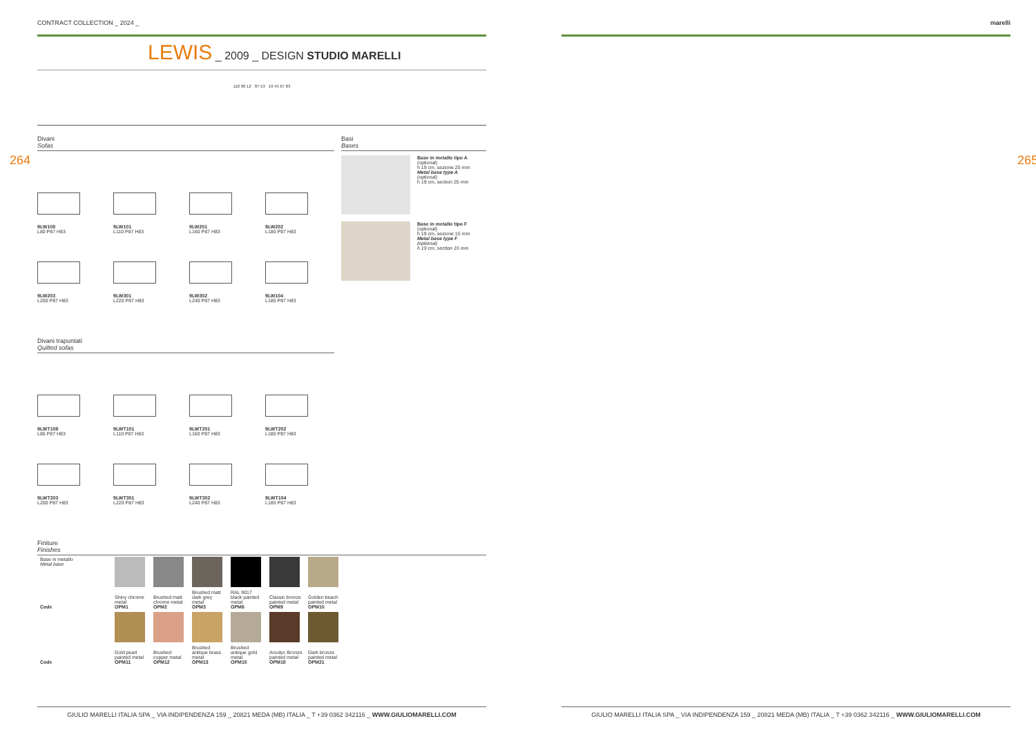264 265
CONTRACT COLLECTION _ 2024 _
LEWIS _ 2009 _ DESIGN STUDIO MARELLI
110 90 12 87 53 19 45 67 83
Divani
Sofas
9LW108
L80 P87 H83
9LW101
L110 P87 H83
9LW201
L160 P87 H83
9LW202
L180 P87 H83
9LW203
L200 P87 H83
9LW301
L220 P87 H83
9LW302
L240 P87 H83
9LW104
L185 P87 H83
Divani trapuntati
Quilted sofas
9LWT108
L80 P87 H83
9LWT101
L110 P87 H83
9LWT201
L160 P87 H83
9LWT202
L180 P87 H83
9LWT203
L200 P87 H83
9LWT301
L220 P87 H83
9LWT302
L240 P87 H83
9LWT104
L185 P87 H83
Basi
Bases
Base in metallo tipo A
(optional)
h 19 cm, sezione 25 mm
Metal base type A
(optional)
h 19 cm, section 25 mm
Base in metallo tipo F
(optional)
h 19 cm, sezione 15 mm
Metal base type F
(optional)
h 19 cm, section 15 mm
Finiture
Finishes
| Base in metallo Metal base | | | | | | |
| Code | Shiny chrome metal OPM1 | Brushed matt chrome metal OPM2 | Brushed matt dark grey metal OPM3 | RAL 9017 black painted metal OPM6 | Classic bronze painted metal OPM9 | Golden beach painted metal OPM10 |
| Code | Gold pearl painted metal OPM11 | Brushed copper metal OPM12 | Brushed antique brass metal OPM13 | Brushed antique gold metal OPM15 | Anodyc Bronze painted metal OPM18 | Dark bronze painted metal OPM21 |
GIULIO MARELLI ITALIA SPA _ VIA INDIPENDENZA 159 _ 20821 MEDA (MB) ITALIA _ T +39 0362 342116 _ WWW.GIULIOMARELLI.COM
marelli
GIULIO MARELLI ITALIA SPA _ VIA INDIPENDENZA 159 _ 20821 MEDA (MB) ITALIA _ T +39 0362 342116 _ WWW.GIULIOMARELLI.COM